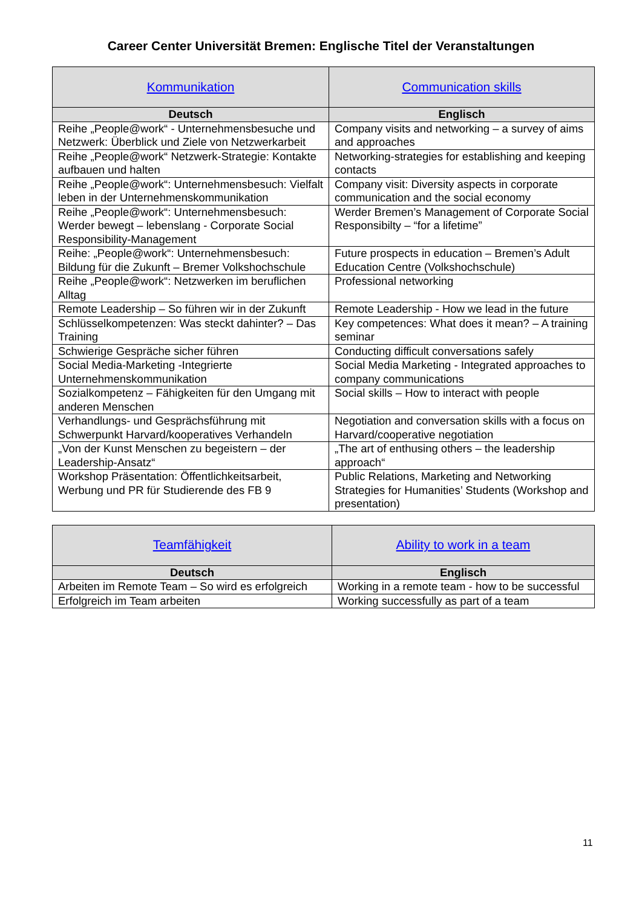Career Center Universität Bremen: Englische Titel der Veranstaltungen
| Kommunikation | Communication skills |
| --- | --- |
| Deutsch | Englisch |
| Reihe „People@work“ - Unternehmensbesuche und Netzwerk: Überblick und Ziele von Netzwerkarbeit | Company visits and networking – a survey of aims and approaches |
| Reihe „People@work“ Netzwerk-Strategie: Kontakte aufbauen und halten | Networking-strategies for establishing and keeping contacts |
| Reihe „People@work“: Unternehmensbesuch: Vielfalt leben in der Unternehmenskommunikation | Company visit: Diversity aspects in corporate communication and the social economy |
| Reihe „People@work“: Unternehmensbesuch: Werder bewegt – lebenslang - Corporate Social Responsibility-Management | Werder Bremen’s Management of Corporate Social Responsibilty – “for a lifetime” |
| Reihe: „People@work“: Unternehmensbesuch: Bildung für die Zukunft – Bremer Volkshochschule | Future prospects in education – Bremen’s Adult Education Centre (Volkshochschule) |
| Reihe „People@work“: Netzwerken im beruflichen Alltag | Professional networking |
| Remote Leadership – So führen wir in der Zukunft | Remote Leadership - How we lead in the future |
| Schlüsselkompetenzen: Was steckt dahinter? – Das Training | Key competences: What does it mean? – A training seminar |
| Schwierige Gespräche sicher führen | Conducting difficult conversations safely |
| Social Media-Marketing -Integrierte Unternehmenskommunikation | Social Media Marketing - Integrated approaches to company communications |
| Sozialkompetenz – Fähigkeiten für den Umgang mit anderen Menschen | Social skills – How to interact with people |
| Verhandlungs- und Gesprächsführung mit Schwerpunkt Harvard/kooperatives Verhandeln | Negotiation and conversation skills with a focus on Harvard/cooperative negotiation |
| „Von der Kunst Menschen zu begeistern – der Leadership-Ansatz“ | „The art of enthusing others – the leadership approach“ |
| Workshop Präsentation: Öffentlichkeitsarbeit, Werbung und PR für Studierende des FB 9 | Public Relations, Marketing and Networking Strategies for Humanities’ Students (Workshop and presentation) |
| Teamfähigkeit | Ability to work in a team |
| --- | --- |
| Deutsch | Englisch |
| Arbeiten im Remote Team – So wird es erfolgreich | Working in a remote team - how to be successful |
| Erfolgreich im Team arbeiten | Working successfully as part of a team |
11